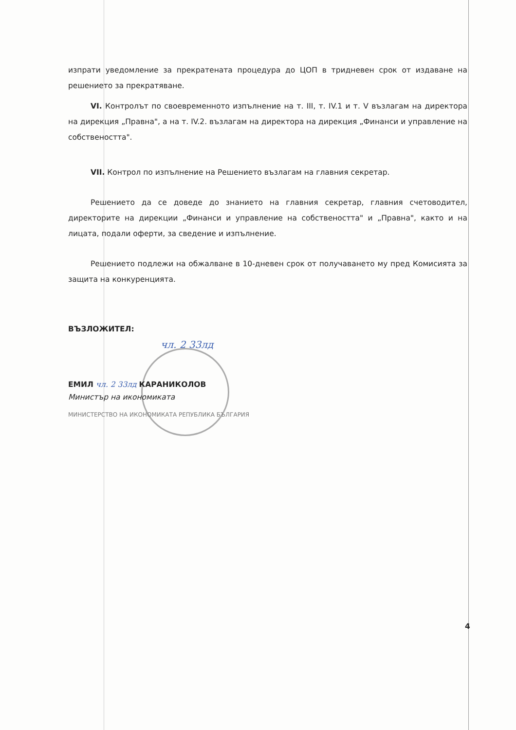изпрати уведомление за прекратената процедура до ЦОП в тридневен срок от издаване на решението за прекратяване.
VI. Контролът по своевременното изпълнение на т. III, т. IV.1 и т. V възлагам на директора на дирекция „Правна", а на т. IV.2. възлагам на директора на дирекция „Финанси и управление на собствеността".
VII. Контрол по изпълнение на Решението възлагам на главния секретар.
Решението да се доведе до знанието на главния секретар, главния счетоводител, директорите на дирекции „Финанси и управление на собствеността" и „Правна", както и на лицата, подали оферти, за сведение и изпълнение.
Решението подлежи на обжалване в 10-дневен срок от получаването му пред Комисията за защита на конкуренцията.
ВЪЗЛОЖИТЕЛ:
чл. 2 33лд
ЕМИЛ чл. 2 33лд КАРАНИКОЛОВ
Министър на икономиката
МИНИСТЕРСТВО НА ИКОНОМИКАТА РЕПУБЛИКА БЪЛГАРИЯ
4